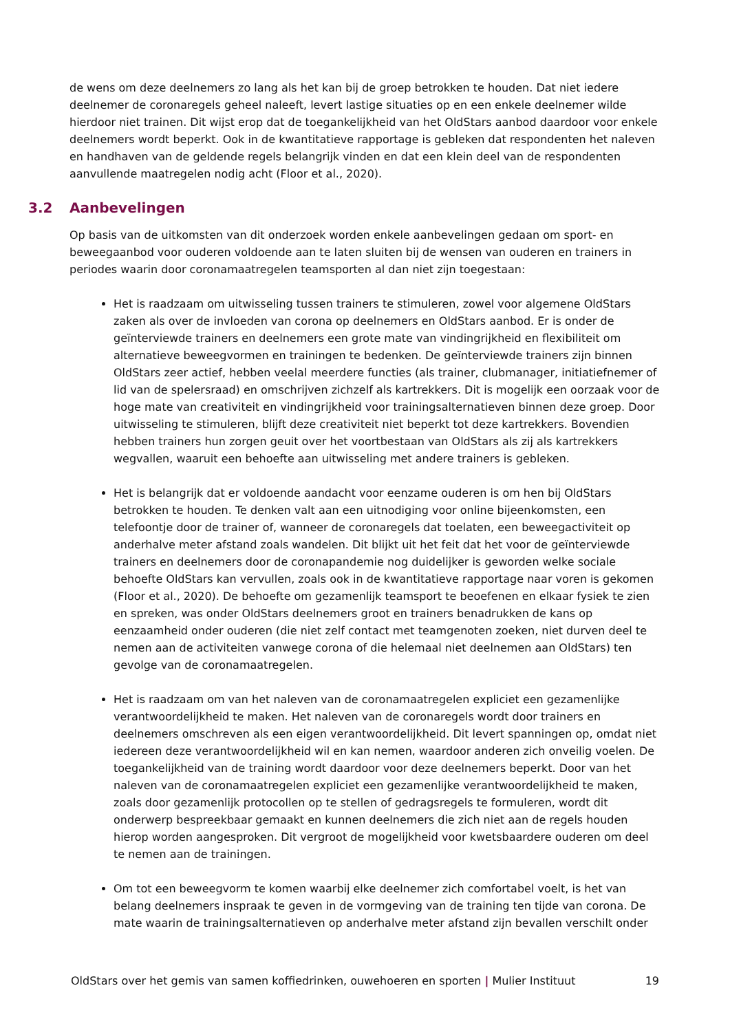de wens om deze deelnemers zo lang als het kan bij de groep betrokken te houden. Dat niet iedere deelnemer de coronaregels geheel naleeft, levert lastige situaties op en een enkele deelnemer wilde hierdoor niet trainen. Dit wijst erop dat de toegankelijkheid van het OldStars aanbod daardoor voor enkele deelnemers wordt beperkt. Ook in de kwantitatieve rapportage is gebleken dat respondenten het naleven en handhaven van de geldende regels belangrijk vinden en dat een klein deel van de respondenten aanvullende maatregelen nodig acht (Floor et al., 2020).
3.2 Aanbevelingen
Op basis van de uitkomsten van dit onderzoek worden enkele aanbevelingen gedaan om sport- en beweegaanbod voor ouderen voldoende aan te laten sluiten bij de wensen van ouderen en trainers in periodes waarin door coronamaatregelen teamsporten al dan niet zijn toegestaan:
Het is raadzaam om uitwisseling tussen trainers te stimuleren, zowel voor algemene OldStars zaken als over de invloeden van corona op deelnemers en OldStars aanbod. Er is onder de geïnterviewde trainers en deelnemers een grote mate van vindingrijkheid en flexibiliteit om alternatieve beweegvormen en trainingen te bedenken. De geïnterviewde trainers zijn binnen OldStars zeer actief, hebben veelal meerdere functies (als trainer, clubmanager, initiatiefnemer of lid van de spelersraad) en omschrijven zichzelf als kartrekkers. Dit is mogelijk een oorzaak voor de hoge mate van creativiteit en vindingrijkheid voor trainingsalternatieven binnen deze groep. Door uitwisseling te stimuleren, blijft deze creativiteit niet beperkt tot deze kartrekkers. Bovendien hebben trainers hun zorgen geuit over het voortbestaan van OldStars als zij als kartrekkers wegvallen, waaruit een behoefte aan uitwisseling met andere trainers is gebleken.
Het is belangrijk dat er voldoende aandacht voor eenzame ouderen is om hen bij OldStars betrokken te houden. Te denken valt aan een uitnodiging voor online bijeenkomsten, een telefoontje door de trainer of, wanneer de coronaregels dat toelaten, een beweegactiviteit op anderhalve meter afstand zoals wandelen. Dit blijkt uit het feit dat het voor de geïnterviewde trainers en deelnemers door de coronapandemie nog duidelijker is geworden welke sociale behoefte OldStars kan vervullen, zoals ook in de kwantitatieve rapportage naar voren is gekomen (Floor et al., 2020). De behoefte om gezamenlijk teamsport te beoefenen en elkaar fysiek te zien en spreken, was onder OldStars deelnemers groot en trainers benadrukken de kans op eenzaamheid onder ouderen (die niet zelf contact met teamgenoten zoeken, niet durven deel te nemen aan de activiteiten vanwege corona of die helemaal niet deelnemen aan OldStars) ten gevolge van de coronamaatregelen.
Het is raadzaam om van het naleven van de coronamaatregelen expliciet een gezamenlijke verantwoordelijkheid te maken. Het naleven van de coronaregels wordt door trainers en deelnemers omschreven als een eigen verantwoordelijkheid. Dit levert spanningen op, omdat niet iedereen deze verantwoordelijkheid wil en kan nemen, waardoor anderen zich onveilig voelen. De toegankelijkheid van de training wordt daardoor voor deze deelnemers beperkt. Door van het naleven van de coronamaatregelen expliciet een gezamenlijke verantwoordelijkheid te maken, zoals door gezamenlijk protocollen op te stellen of gedragsregels te formuleren, wordt dit onderwerp bespreekbaar gemaakt en kunnen deelnemers die zich niet aan de regels houden hierop worden aangesproken. Dit vergroot de mogelijkheid voor kwetsbaardere ouderen om deel te nemen aan de trainingen.
Om tot een beweegvorm te komen waarbij elke deelnemer zich comfortabel voelt, is het van belang deelnemers inspraak te geven in de vormgeving van de training ten tijde van corona. De mate waarin de trainingsalternatieven op anderhalve meter afstand zijn bevallen verschilt onder
OldStars over het gemis van samen koffiedrinken, ouwehoeren en sporten | Mulier Instituut 19